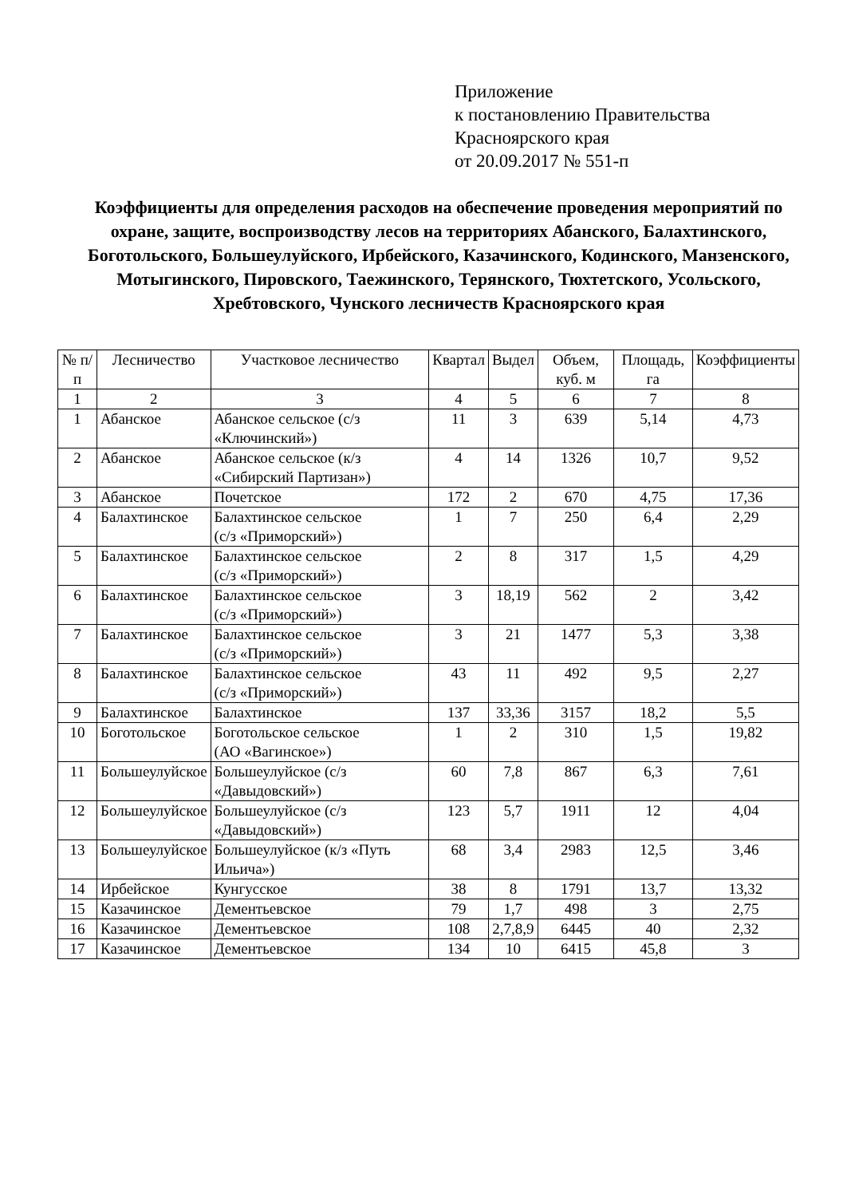Приложение
к постановлению Правительства
Красноярского края
от 20.09.2017 № 551-п
Коэффициенты для определения расходов на обеспечение проведения мероприятий по охране, защите, воспроизводству лесов на территориях Абанского, Балахтинского, Боготольского, Большеулуйского, Ирбейского, Казачинского, Кодинского, Манзенского, Мотыгинского, Пировского, Таежинского, Терянского, Тюхтетского, Усольского, Хребтовского, Чунского лесничеств Красноярского края
| № п/п | Лесничество | Участковое лесничество | Квартал | Выдел | Объем, куб. м | Площадь, га | Коэффициенты |
| --- | --- | --- | --- | --- | --- | --- | --- |
| 1 | 2 | 3 | 4 | 5 | 6 | 7 | 8 |
| 1 | Абанское | Абанское сельское (с/з «Ключинский») | 11 | 3 | 639 | 5,14 | 4,73 |
| 2 | Абанское | Абанское сельское (к/з «Сибирский Партизан») | 4 | 14 | 1326 | 10,7 | 9,52 |
| 3 | Абанское | Почетское | 172 | 2 | 670 | 4,75 | 17,36 |
| 4 | Балахтинское | Балахтинское сельское (с/з «Приморский») | 1 | 7 | 250 | 6,4 | 2,29 |
| 5 | Балахтинское | Балахтинское сельское (с/з «Приморский») | 2 | 8 | 317 | 1,5 | 4,29 |
| 6 | Балахтинское | Балахтинское сельское (с/з «Приморский») | 3 | 18,19 | 562 | 2 | 3,42 |
| 7 | Балахтинское | Балахтинское сельское (с/з «Приморский») | 3 | 21 | 1477 | 5,3 | 3,38 |
| 8 | Балахтинское | Балахтинское сельское (с/з «Приморский») | 43 | 11 | 492 | 9,5 | 2,27 |
| 9 | Балахтинское | Балахтинское | 137 | 33,36 | 3157 | 18,2 | 5,5 |
| 10 | Боготольское | Боготольское сельское (АО «Вагинское») | 1 | 2 | 310 | 1,5 | 19,82 |
| 11 | Большеулуйское | Большеулуйское (с/з «Давыдовский») | 60 | 7,8 | 867 | 6,3 | 7,61 |
| 12 | Большеулуйское | Большеулуйское (с/з «Давыдовский») | 123 | 5,7 | 1911 | 12 | 4,04 |
| 13 | Большеулуйское | Большеулуйское (к/з «Путь Ильича») | 68 | 3,4 | 2983 | 12,5 | 3,46 |
| 14 | Ирбейское | Кунгусское | 38 | 8 | 1791 | 13,7 | 13,32 |
| 15 | Казачинское | Дементьевское | 79 | 1,7 | 498 | 3 | 2,75 |
| 16 | Казачинское | Дементьевское | 108 | 2,7,8,9 | 6445 | 40 | 2,32 |
| 17 | Казачинское | Дементьевское | 134 | 10 | 6415 | 45,8 | 3 |